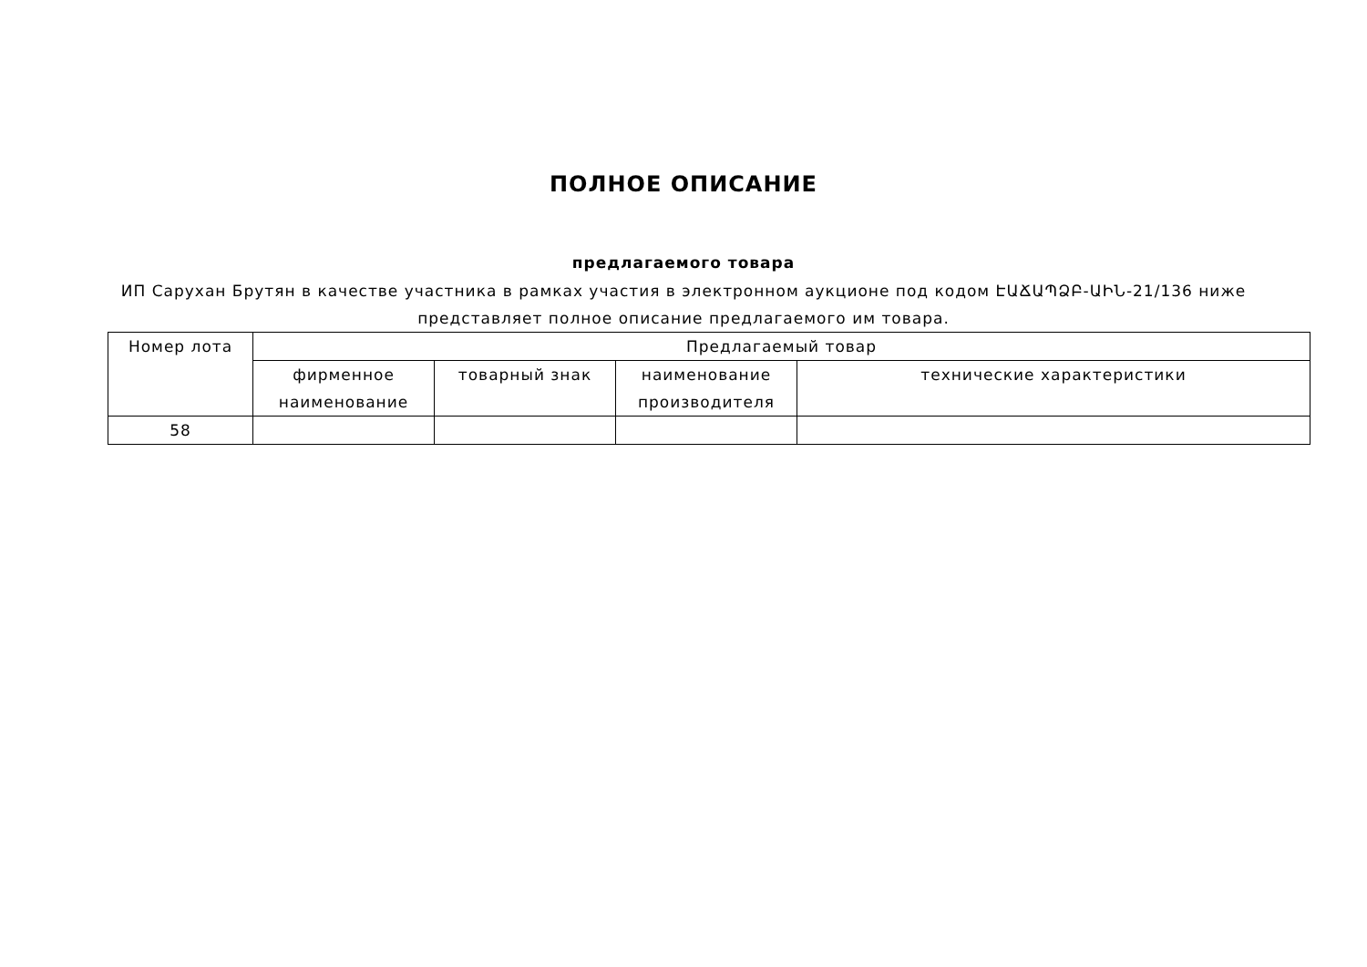ПОЛНОЕ ОПИСАНИЕ
предлагаемого товара
ИП Саруxан Брутян в качестве участника в рамках участия в электронном аукционе под кодом ԷԱՃԱՊՁԲ-ԱԻՆ-21/136 ниже представляет полное описание предлагаемого им товара.
| Номер лота | Предлагаемый товар | | | |
| --- | --- | --- | --- | --- |
| | фирменное наименование | товарный знак | наименование производителя | технические характеристики |
| 58 | | | | |